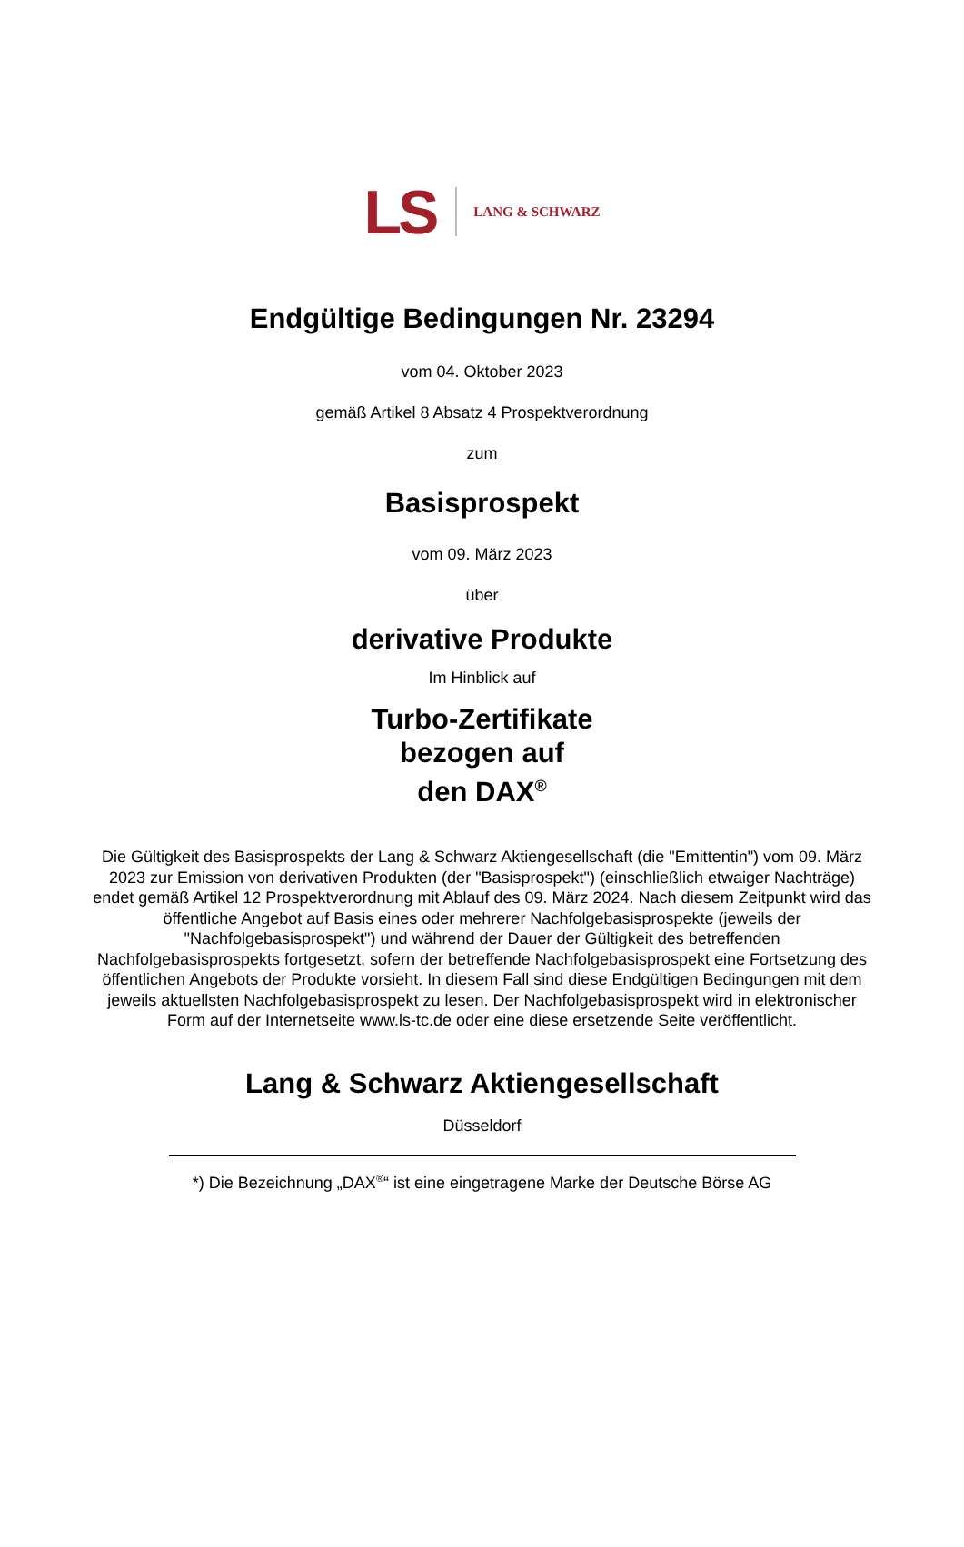LS LANG & SCHWARZ
Endgültige Bedingungen Nr. 23294
vom 04. Oktober 2023
gemäß Artikel 8 Absatz 4 Prospektverordnung
zum
Basisprospekt
vom 09. März 2023
über
derivative Produkte
Im Hinblick auf
Turbo-Zertifikate
bezogen auf
den DAX<sup>®</sup>
Die Gültigkeit des Basisprospekts der Lang & Schwarz Aktiengesellschaft (die "Emittentin") vom 09. März 2023 zur Emission von derivativen Produkten (der "Basisprospekt") (einschließlich etwaiger Nachträge) endet gemäß Artikel 12 Prospektverordnung mit Ablauf des 09. März 2024. Nach diesem Zeitpunkt wird das öffentliche Angebot auf Basis eines oder mehrerer Nachfolgebasisprospekte (jeweils der "Nachfolgebasisprospekt") und während der Dauer der Gültigkeit des betreffenden Nachfolgebasisprospekts fortgesetzt, sofern der betreffende Nachfolgebasisprospekt eine Fortsetzung des öffentlichen Angebots der Produkte vorsieht. In diesem Fall sind diese Endgültigen Bedingungen mit dem jeweils aktuellsten Nachfolgebasisprospekt zu lesen. Der Nachfolgebasisprospekt wird in elektronischer Form auf der Internetseite www.ls-tc.de oder eine diese ersetzende Seite veröffentlicht.
Lang & Schwarz Aktiengesellschaft
Düsseldorf
*) Die Bezeichnung „DAX<sup>®</sup>“ ist eine eingetragene Marke der Deutsche Börse AG